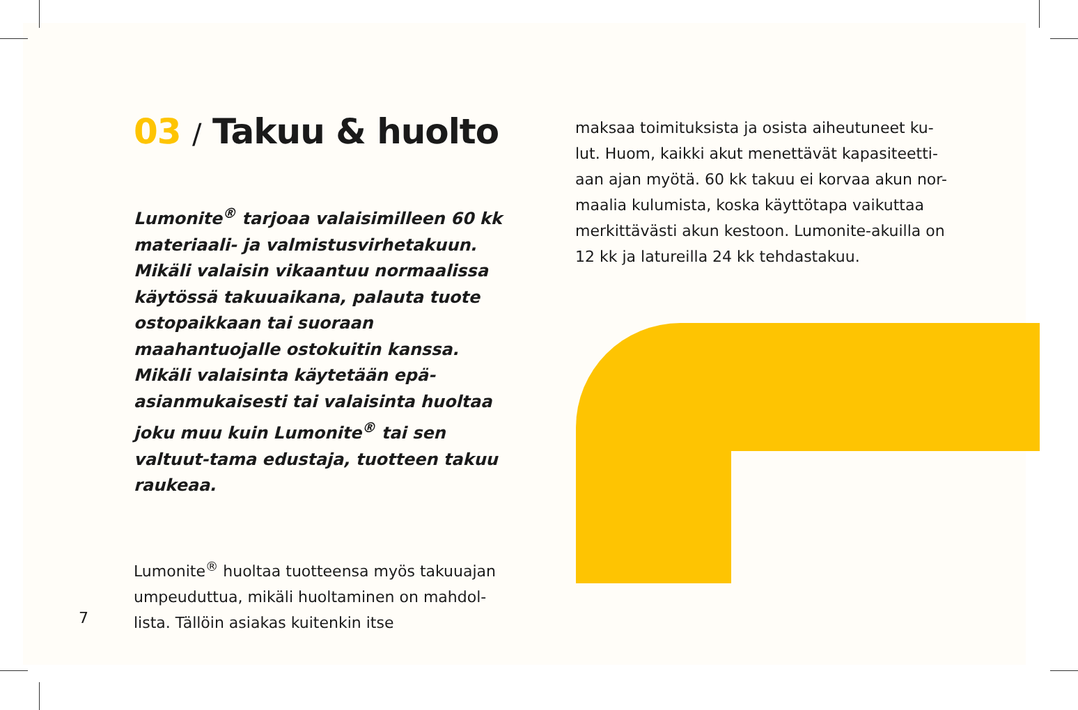03 / Takuu & huolto
Lumonite<sup>®</sup> tarjoaa valaisimilleen 60 kk materiaali- ja valmistusvirhetakuun. Mikäli valaisin vikaantuu normaalissa käytössä takuuaikana, palauta tuote ostopaikkaan tai suoraan maahantuojalle ostokuitin kanssa. Mikäli valaisinta käytetään epä-asianmukaisesti tai valaisinta huoltaa joku muu kuin Lumonite<sup>®</sup> tai sen valtuut-tama edustaja, tuotteen takuu raukeaa.
Lumonite<sup>®</sup> huoltaa tuotteensa myös takuuajan umpeuduttua, mikäli huoltaminen on mahdol-lista. Tällöin asiakas kuitenkin itse
maksaa toimituksista ja osista aiheutuneet ku-lut. Huom, kaikki akut menettävät kapasiteetti-aan ajan myötä. 60 kk takuu ei korvaa akun nor-maalia kulumista, koska käyttötapa vaikuttaa merkittävästi akun kestoon. Lumonite-akuilla on 12 kk ja latureilla 24 kk tehdastakuu.
7